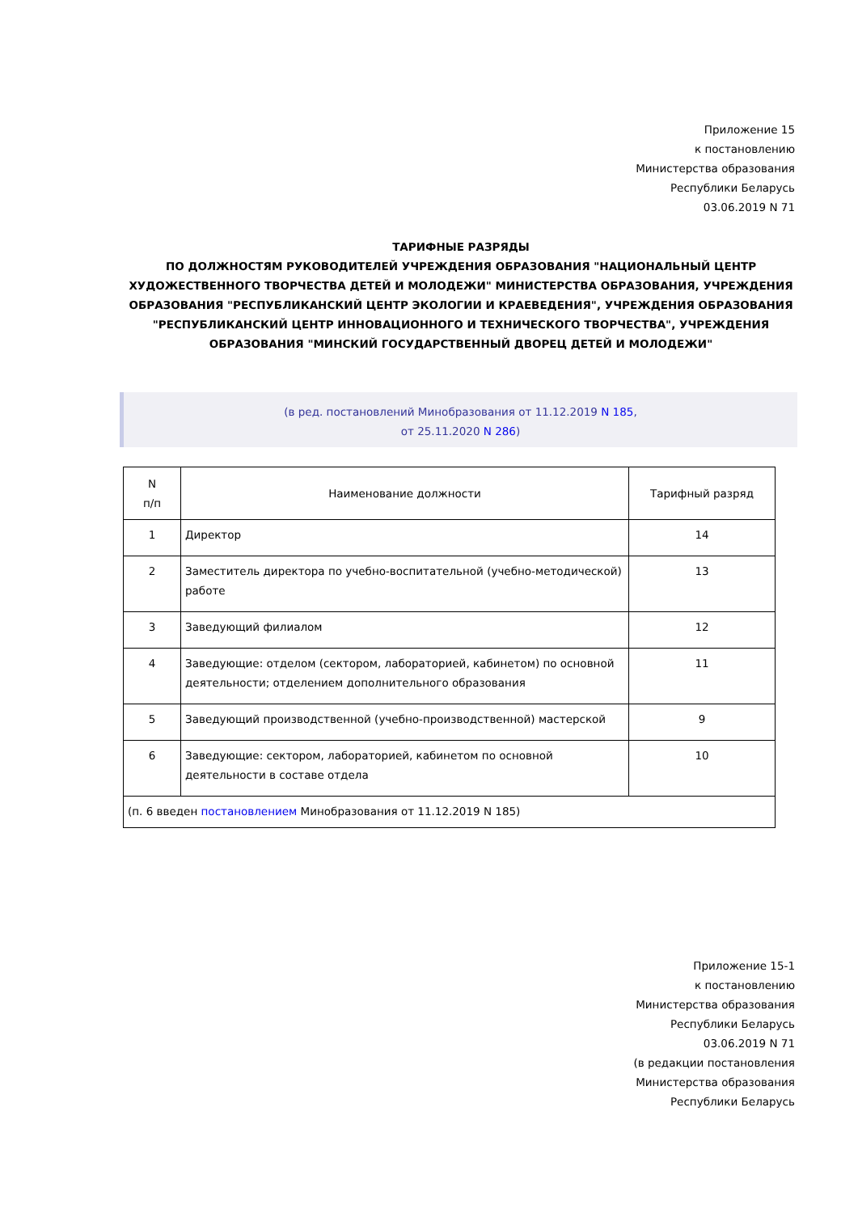Приложение 15
к постановлению
Министерства образования
Республики Беларусь
03.06.2019 N 71
ТАРИФНЫЕ РАЗРЯДЫ
ПО ДОЛЖНОСТЯМ РУКОВОДИТЕЛЕЙ УЧРЕЖДЕНИЯ ОБРАЗОВАНИЯ "НАЦИОНАЛЬНЫЙ ЦЕНТР ХУДОЖЕСТВЕННОГО ТВОРЧЕСТВА ДЕТЕЙ И МОЛОДЕЖИ" МИНИСТЕРСТВА ОБРАЗОВАНИЯ, УЧРЕЖДЕНИЯ ОБРАЗОВАНИЯ "РЕСПУБЛИКАНСКИЙ ЦЕНТР ЭКОЛОГИИ И КРАЕВЕДЕНИЯ", УЧРЕЖДЕНИЯ ОБРАЗОВАНИЯ "РЕСПУБЛИКАНСКИЙ ЦЕНТР ИННОВАЦИОННОГО И ТЕХНИЧЕСКОГО ТВОРЧЕСТВА", УЧРЕЖДЕНИЯ ОБРАЗОВАНИЯ "МИНСКИЙ ГОСУДАРСТВЕННЫЙ ДВОРЕЦ ДЕТЕЙ И МОЛОДЕЖИ"
(в ред. постановлений Минобразования от 11.12.2019 N 185,
от 25.11.2020 N 286)
| N п/п | Наименование должности | Тарифный разряд |
| --- | --- | --- |
| 1 | Директор | 14 |
| 2 | Заместитель директора по учебно-воспитательной (учебно-методической) работе | 13 |
| 3 | Заведующий филиалом | 12 |
| 4 | Заведующие: отделом (сектором, лабораторией, кабинетом) по основной деятельности; отделением дополнительного образования | 11 |
| 5 | Заведующий производственной (учебно-производственной) мастерской | 9 |
| 6 | Заведующие: сектором, лабораторией, кабинетом по основной деятельности в составе отдела | 10 |
| (п. 6 введен постановлением Минобразования от 11.12.2019 N 185) | | |
Приложение 15-1
к постановлению
Министерства образования
Республики Беларусь
03.06.2019 N 71
(в редакции постановления
Министерства образования
Республики Беларусь